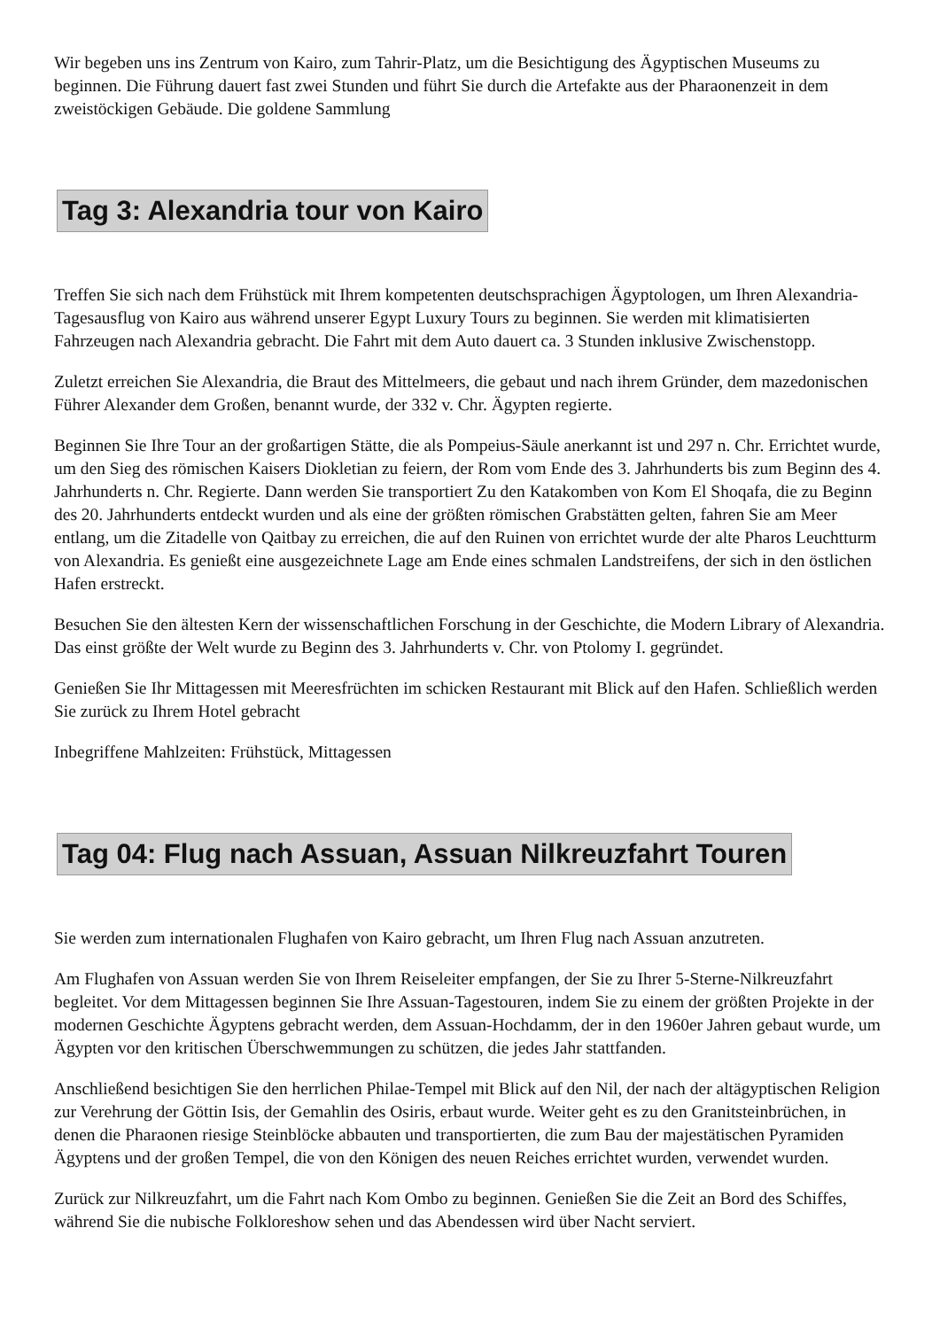Wir begeben uns ins Zentrum von Kairo, zum Tahrir-Platz, um die Besichtigung des Ägyptischen Museums zu beginnen. Die Führung dauert fast zwei Stunden und führt Sie durch die Artefakte aus der Pharaonenzeit in dem zweistöckigen Gebäude. Die goldene Sammlung
Tag 3: Alexandria tour von Kairo
Treffen Sie sich nach dem Frühstück mit Ihrem kompetenten deutschsprachigen Ägyptologen, um Ihren Alexandria-Tagesausflug von Kairo aus während unserer Egypt Luxury Tours zu beginnen. Sie werden mit klimatisierten Fahrzeugen nach Alexandria gebracht. Die Fahrt mit dem Auto dauert ca. 3 Stunden inklusive Zwischenstopp.
Zuletzt erreichen Sie Alexandria, die Braut des Mittelmeers, die gebaut und nach ihrem Gründer, dem mazedonischen Führer Alexander dem Großen, benannt wurde, der 332 v. Chr. Ägypten regierte.
Beginnen Sie Ihre Tour an der großartigen Stätte, die als Pompeius-Säule anerkannt ist und 297 n. Chr. Errichtet wurde, um den Sieg des römischen Kaisers Diokletian zu feiern, der Rom vom Ende des 3. Jahrhunderts bis zum Beginn des 4. Jahrhunderts n. Chr. Regierte. Dann werden Sie transportiert Zu den Katakomben von Kom El Shoqafa, die zu Beginn des 20. Jahrhunderts entdeckt wurden und als eine der größten römischen Grabstätten gelten, fahren Sie am Meer entlang, um die Zitadelle von Qaitbay zu erreichen, die auf den Ruinen von errichtet wurde der alte Pharos Leuchtturm von Alexandria. Es genießt eine ausgezeichnete Lage am Ende eines schmalen Landstreifens, der sich in den östlichen Hafen erstreckt.
Besuchen Sie den ältesten Kern der wissenschaftlichen Forschung in der Geschichte, die Modern Library of Alexandria. Das einst größte der Welt wurde zu Beginn des 3. Jahrhunderts v. Chr. von Ptolomy I. gegründet.
Genießen Sie Ihr Mittagessen mit Meeresfrüchten im schicken Restaurant mit Blick auf den Hafen. Schließlich werden Sie zurück zu Ihrem Hotel gebracht
Inbegriffene Mahlzeiten: Frühstück, Mittagessen
Tag 04: Flug nach Assuan, Assuan Nilkreuzfahrt Touren
Sie werden zum internationalen Flughafen von Kairo gebracht, um Ihren Flug nach Assuan anzutreten.
Am Flughafen von Assuan werden Sie von Ihrem Reiseleiter empfangen, der Sie zu Ihrer 5-Sterne-Nilkreuzfahrt begleitet. Vor dem Mittagessen beginnen Sie Ihre Assuan-Tagestouren, indem Sie zu einem der größten Projekte in der modernen Geschichte Ägyptens gebracht werden, dem Assuan-Hochdamm, der in den 1960er Jahren gebaut wurde, um Ägypten vor den kritischen Überschwemmungen zu schützen, die jedes Jahr stattfanden.
Anschließend besichtigen Sie den herrlichen Philae-Tempel mit Blick auf den Nil, der nach der altägyptischen Religion zur Verehrung der Göttin Isis, der Gemahlin des Osiris, erbaut wurde. Weiter geht es zu den Granitsteinbrüchen, in denen die Pharaonen riesige Steinblöcke abbauten und transportierten, die zum Bau der majestätischen Pyramiden Ägyptens und der großen Tempel, die von den Königen des neuen Reiches errichtet wurden, verwendet wurden.
Zurück zur Nilkreuzfahrt, um die Fahrt nach Kom Ombo zu beginnen. Genießen Sie die Zeit an Bord des Schiffes, während Sie die nubische Folkloreshow sehen und das Abendessen wird über Nacht serviert.